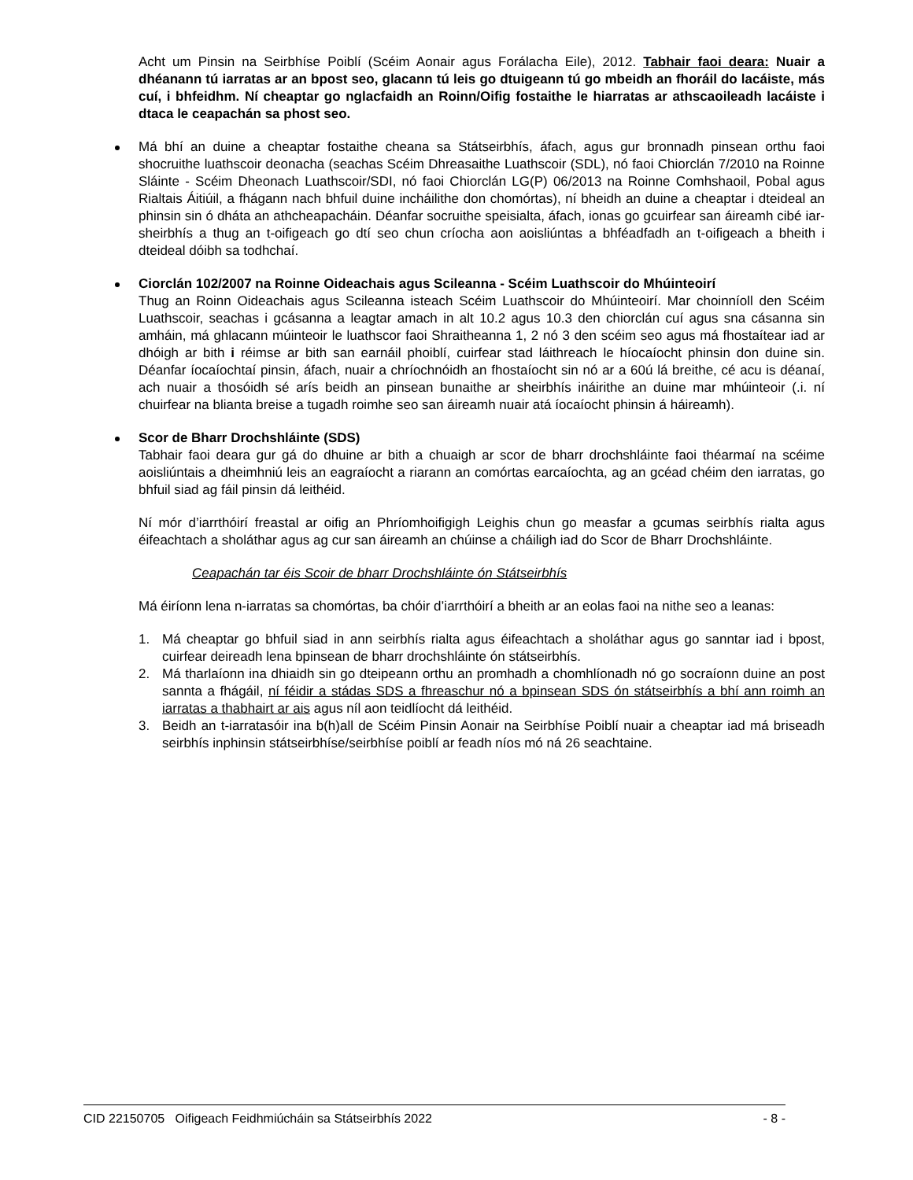Acht um Pinsin na Seirbhíse Poiblí (Scéim Aonair agus Forálacha Eile), 2012. Tabhair faoi deara: Nuair a dhéanann tú iarratas ar an bpost seo, glacann tú leis go dtuigeann tú go mbeidh an fhoráil do lacáiste, más cuí, i bhfeidhm. Ní cheaptar go nglacfaidh an Roinn/Oifig fostaithe le hiarratas ar athscaoileadh lacáiste i dtaca le ceapachán sa phost seo.
Má bhí an duine a cheaptar fostaithe cheana sa Státseirbhís, áfach, agus gur bronnadh pinsean orthu faoi shocruithe luathscoir deonacha (seachas Scéim Dhreasaithe Luathscoir (SDL), nó faoi Chiorclán 7/2010 na Roinne Sláinte - Scéim Dheonach Luathscoir/SDI, nó faoi Chiorclán LG(P) 06/2013 na Roinne Comhshaoil, Pobal agus Rialtais Áitiúil, a fhágann nach bhfuil duine incháilithe don chomórtas), ní bheidh an duine a cheaptar i dteideal an phinsin sin ó dháta an athcheapacháin. Déanfar socruithe speisialta, áfach, ionas go gcuirfear san áireamh cibé iar-sheirbhís a thug an t-oifigeach go dtí seo chun críocha aon aoisliúntas a bhféadfadh an t-oifigeach a bheith i dteideal dóibh sa todhchaí.
Ciorclán 102/2007 na Roinne Oideachais agus Scileanna - Scéim Luathscoir do Mhúinteoirí
Thug an Roinn Oideachais agus Scileanna isteach Scéim Luathscoir do Mhúinteoirí. Mar choinníoll den Scéim Luathscoir, seachas i gcásanna a leagtar amach in alt 10.2 agus 10.3 den chiorclán cuí agus sna cásanna sin amháin, má ghlacann múinteoir le luathscor faoi Shraitheanna 1, 2 nó 3 den scéim seo agus má fhostaítear iad ar dhóigh ar bith i réimse ar bith san earnáil phoiblí, cuirfear stad láithreach le híocaíocht phinsin don duine sin. Déanfar íocaíochtaí pinsin, áfach, nuair a chríochnóidh an fhostaíocht sin nó ar a 60ú lá breithe, cé acu is déanaí, ach nuair a thosóidh sé arís beidh an pinsean bunaithe ar sheirbhís ináirithe an duine mar mhúinteoir (.i. ní chuirfear na blianta breise a tugadh roimhe seo san áireamh nuair atá íocaíocht phinsin á háireamh).
Scor de Bharr Drochshláinte (SDS)
Tabhair faoi deara gur gá do dhuine ar bith a chuaigh ar scor de bharr drochshláinte faoi théarmaí na scéime aoisliúntais a dheimhniú leis an eagraíocht a riarann an comórtas earcaíochta, ag an gcéad chéim den iarratas, go bhfuil siad ag fáil pinsin dá leithéid.
Ní mór d’iarrthóirí freastal ar oifig an Phríomhoifigigh Leighis chun go measfar a gcumas seirbhís rialta agus éifeachtach a sholáthar agus ag cur san áireamh an chúinse a cháiligh iad do Scor de Bharr Drochshláinte.
Ceapachán tar éis Scoir de bharr Drochshláinte ón Státseirbhís
Má éiríonn lena n-iarratas sa chomórtas, ba chóir d’iarrthóirí a bheith ar an eolas faoi na nithe seo a leanas:
1. Má cheaptar go bhfuil siad in ann seirbhís rialta agus éifeachtach a sholáthar agus go sanntar iad i bpost, cuirfear deireadh lena bpinsean de bharr drochshláinte ón státseirbhís.
2. Má tharlaíonn ina dhiaidh sin go dteipeann orthu an promhadh a chomhlíonadh nó go socraíonn duine an post sannta a fhágáil, ní féidir a stádas SDS a fhreaschur nó a bpinsean SDS ón státseirbhís a bhí ann roimh an iarratas a thabhairt ar ais agus níl aon teidlíocht dá leithéid.
3. Beidh an t-iarratasóir ina b(h)all de Scéim Pinsin Aonair na Seirbhíse Poiblí nuair a cheaptar iad má briseadh seirbhís inphinsin státseirbhíse/seirbhíse poiblí ar feadh níos mó ná 26 seachtaine.
CID 22150705 Oifigeach Feidhmiúcháin sa Státseirbhís 2022 - 8 -